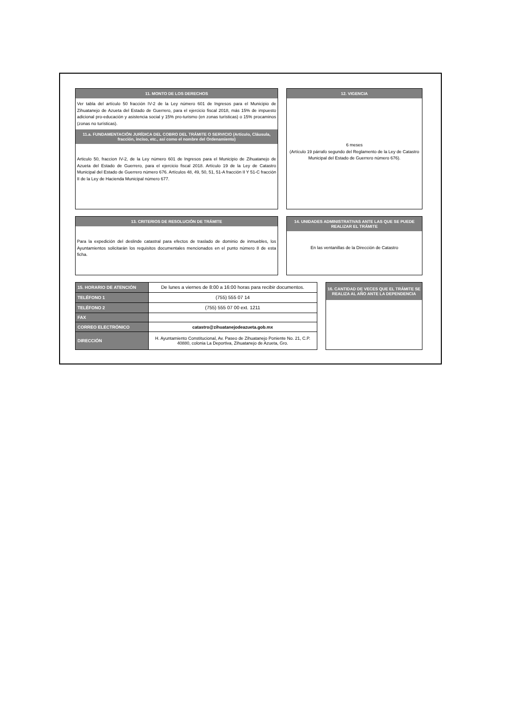11. MONTO DE LOS DERECHOS
Ver tabla del artículo 50 fracción IV-2 de la Ley número 601 de Ingresos para el Municipio de Zihuatanejo de Azueta del Estado de Guerrero, para el ejercicio fiscal 2018, más 15% de impuesto adicional pro-educación y asistencia social y 15% pro-turismo (en zonas turísticas) o 15% procaminos (zonas no turísticas).
11.a. FUNDAMENTACIÓN JURÍDICA DEL COBRO DEL TRÁMITE O SERVICIO (Artículo, Cláusula, fracción, inciso, etc., así como el nombre del Ordenamiento)
Articulo 50, fraccion IV-2, de la Ley número 601 de Ingresos para el Municipio de Zihuatanejo de Azueta del Estado de Guerrero, para el ejercicio fiscal 2018. Artículo 19 de la Ley de Catastro Municipal del Estado de Guerrero número 676. Artículos 48, 49, 50, 51, 51-A fracción II Y 51-C fracción II de la Ley de Hacienda Municipal número 677.
12. VIGENCIA
6 meses
(Artículo 19 párrafo segundo del Reglamento de la Ley de Catastro Municipal del Estado de Guerrero número 676).
13. CRITERIOS DE RESOLUCIÓN DE TRÁMITE
Para la expedición del deslinde catastral para efectos de traslado de dominio de inmuebles, los Ayuntamientos solicitarán los requisitos documentales mencionados en el punto número 8 de esta ficha.
14. UNIDADES ADMINISTRATIVAS ANTE LAS QUE SE PUEDE REALIZAR EL TRÁMITE
En las ventanillas de la Dirección de Catastro
| 15. HORARIO DE ATENCIÓN | De lunes a viernes de 8:00 a 16:00 horas para recibir documentos. |
| TELÉFONO 1 | (755) 555 07 14 |
| TELÉFONO 2 | (755) 555 07 00 ext. 1211 |
| FAX | |
| CORREO ELECTRÓNICO | catastro@zihuatanejodeazueta.gob.mx |
| DIRECCIÓN | H. Ayuntamiento Constitucional, Av. Paseo de Zihuatanejo Poniente No. 21, C.P. 40880, colonia La Deportiva, Zihuatanejo de Azueta, Gro. |
16. CANTIDAD DE VECES QUE EL TRÁMITE SE REALIZA AL AÑO ANTE LA DEPENDENCIA